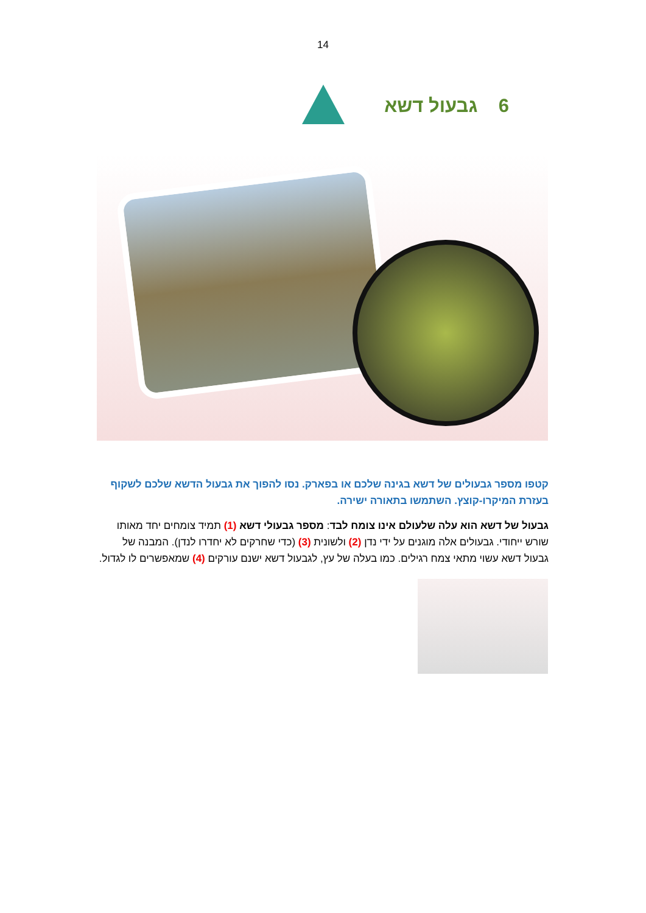14
6 גבעול דשא
קטפו מספר גבעולים של דשא בגינה שלכם או בפארק. נסו להפוך את גבעול הדשא שלכם לשקוף בעזרת המיקרו-קוצץ. השתמשו בתאורה ישירה.
גבעול של דשא הוא עלה שלעולם אינו צומח לבד: מספר גבעולי דשא (1) תמיד צומחים יחד מאותו שורש ייחודי. גבעולים אלה מוגנים על ידי נדן (2) ולשונית (3) (כדי שחרקים לא יחדרו לנדן). המבנה של גבעול דשא עשוי מתאי צמח רגילים. כמו בעלה של עץ, לגבעול דשא ישנם עורקים (4) שמאפשרים לו לגדול.